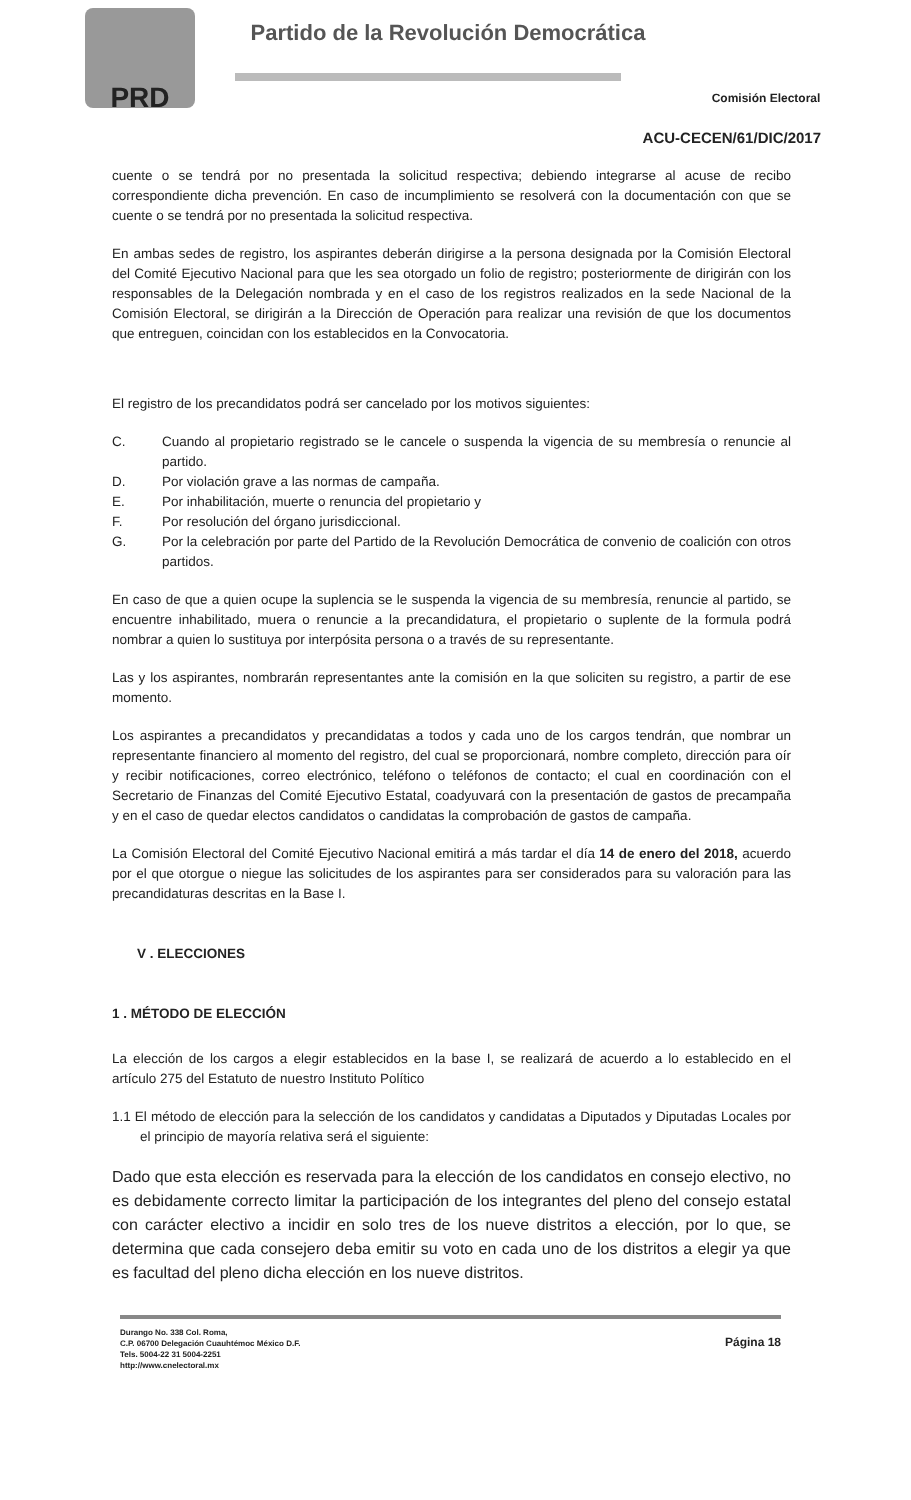PRD
Partido de la Revolución Democrática
Comisión Electoral
ACU-CECEN/61/DIC/2017
cuente o se tendrá por no presentada la solicitud respectiva; debiendo integrarse al acuse de recibo correspondiente dicha prevención. En caso de incumplimiento se resolverá con la documentación con que se cuente o se tendrá por no presentada la solicitud respectiva.
En ambas sedes de registro, los aspirantes deberán dirigirse a la persona designada por la Comisión Electoral del Comité Ejecutivo Nacional para que les sea otorgado un folio de registro; posteriormente de dirigirán con los responsables de la Delegación nombrada y en el caso de los registros realizados en la sede Nacional de la Comisión Electoral, se dirigirán a la Dirección de Operación para realizar una revisión de que los documentos que entreguen, coincidan con los establecidos en la Convocatoria.
El registro de los precandidatos podrá ser cancelado por los motivos siguientes:
C. Cuando al propietario registrado se le cancele o suspenda la vigencia de su membresía o renuncie al partido.
D. Por violación grave a las normas de campaña.
E. Por inhabilitación, muerte o renuncia del propietario y
F. Por resolución del órgano jurisdiccional.
G. Por la celebración por parte del Partido de la Revolución Democrática de convenio de coalición con otros partidos.
En caso de que a quien ocupe la suplencia se le suspenda la vigencia de su membresía, renuncie al partido, se encuentre inhabilitado, muera o renuncie a la precandidatura, el propietario o suplente de la formula podrá nombrar a quien lo sustituya por interpósita persona o a través de su representante.
Las y los aspirantes, nombrarán representantes ante la comisión en la que soliciten su registro, a partir de ese momento.
Los aspirantes a precandidatos y precandidatas a todos y cada uno de los cargos tendrán, que nombrar un representante financiero al momento del registro, del cual se proporcionará, nombre completo, dirección para oír y recibir notificaciones, correo electrónico, teléfono o teléfonos de contacto; el cual en coordinación con el Secretario de Finanzas del Comité Ejecutivo Estatal, coadyuvará con la presentación de gastos de precampaña y en el caso de quedar electos candidatos o candidatas la comprobación de gastos de campaña.
La Comisión Electoral del Comité Ejecutivo Nacional emitirá a más tardar el día 14 de enero del 2018, acuerdo por el que otorgue o niegue las solicitudes de los aspirantes para ser considerados para su valoración para las precandidaturas descritas en la Base I.
V . ELECCIONES
1 . MÉTODO DE ELECCIÓN
La elección de los cargos a elegir establecidos en la base I, se realizará de acuerdo a lo establecido en el artículo 275 del Estatuto de nuestro Instituto Político
1.1 El método de elección para la selección de los candidatos y candidatas a Diputados y Diputadas Locales por el principio de mayoría relativa será el siguiente:
Dado que esta elección es reservada para la elección de los candidatos en consejo electivo, no es debidamente correcto limitar la participación de los integrantes del pleno del consejo estatal con carácter electivo a incidir en solo tres de los nueve distritos a elección, por lo que, se determina que cada consejero deba emitir su voto en cada uno de los distritos a elegir ya que es facultad del pleno dicha elección en los nueve distritos.
Durango No. 338 Col. Roma,
C.P. 06700 Delegación Cuauhtémoc México D.F.
Tels. 5004-22 31 5004-2251
http://www.cnelectoral.mx
Página 18